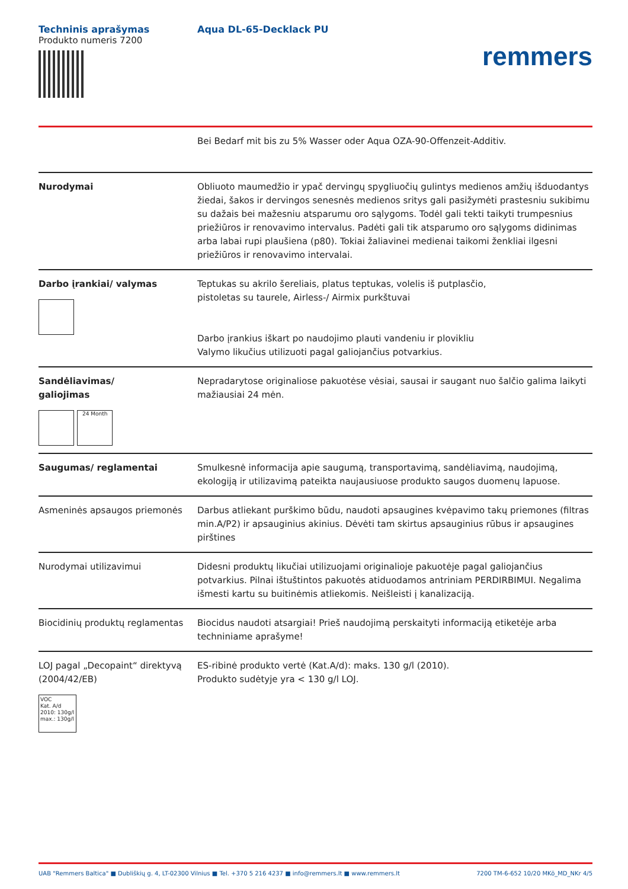Techninis aprašymas
Produkto numeris 7200
Aqua DL-65-Decklack PU
remmers
| | Bei Bedarf mit bis zu 5% Wasser oder Aqua OZA-90-Offenzeit-Additiv. |
| Nurodymai | Obliuoto maumedžio ir ypač dervingų spygliuočių gulintys medienos amžių išduodantys žiedai, šakos ir dervingos senesnės medienos sritys gali pasižymėti prastesniu sukibimu su dažais bei mažesniu atsparumu oro sąlygoms. Todėl gali tekti taikyti trumpesnius priežiūros ir renovavimo intervalus. Padėti gali tik atsparumo oro sąlygoms didinimas arba labai rupi plaušiena (p80). Tokiai žaliavinei medienai taikomi ženkliai ilgesni priežiūros ir renovavimo intervalai. |
| Darbo įrankiai/ valymas | Teptukas su akrilo šereliais, platus teptukas, volelis iš putplasčio, pistoletas su taurele, Airless-/ Airmix purkštuvai Darbo įrankius iškart po naudojimo plauti vandeniu ir plovikliu Valymo likučius utilizuoti pagal galiojančius potvarkius. |
| Sandėliavimas/ galiojimas 24 Month | Nepradarytose originaliose pakuotėse vėsiai, sausai ir saugant nuo šalčio galima laikyti mažiausiai 24 mėn. |
| Saugumas/ reglamentai | Smulkesnė informacija apie saugumą, transportavimą, sandėliavimą, naudojimą, ekologiją ir utilizavimą pateikta naujausiuose produkto saugos duomenų lapuose. |
| Asmeninės apsaugos priemonės | Darbus atliekant purškimo būdu, naudoti apsaugines kvėpavimo takų priemones (filtras min.A/P2) ir apsauginius akinius. Dėvėti tam skirtus apsauginius rūbus ir apsaugines pirštines |
| Nurodymai utilizavimui | Didesni produktų likučiai utilizuojami originalioje pakuotėje pagal galiojančius potvarkius. Pilnai ištuštintos pakuotės atiduodamos antriniam PERDIRBIMUI. Negalima išmesti kartu su buitinėmis atliekomis. Neišleisti į kanalizaciją. |
| Biocidinių produktų reglamentas | Biocidus naudoti atsargiai! Prieš naudojimą perskaityti informaciją etiketėje arba techniniame aprašyme! |
| LOJ pagal „Decopaint“ direktyvą (2004/42/EB) VOC Kat. A/d 2010: 130g/l max.: 130g/l | ES-ribinė produkto vertė (Kat.A/d): maks. 130 g/l (2010). Produkto sudėtyje yra < 130 g/l LOJ. |
UAB "Remmers Baltica" ■ Dubliškių g. 4, LT-02300 Vilnius ■ Tel. +370 5 216 4237 ■ info@remmers.lt ■ www.remmers.lt 7200 TM-6-652 10/20 MKö_MD_NKr 4/5